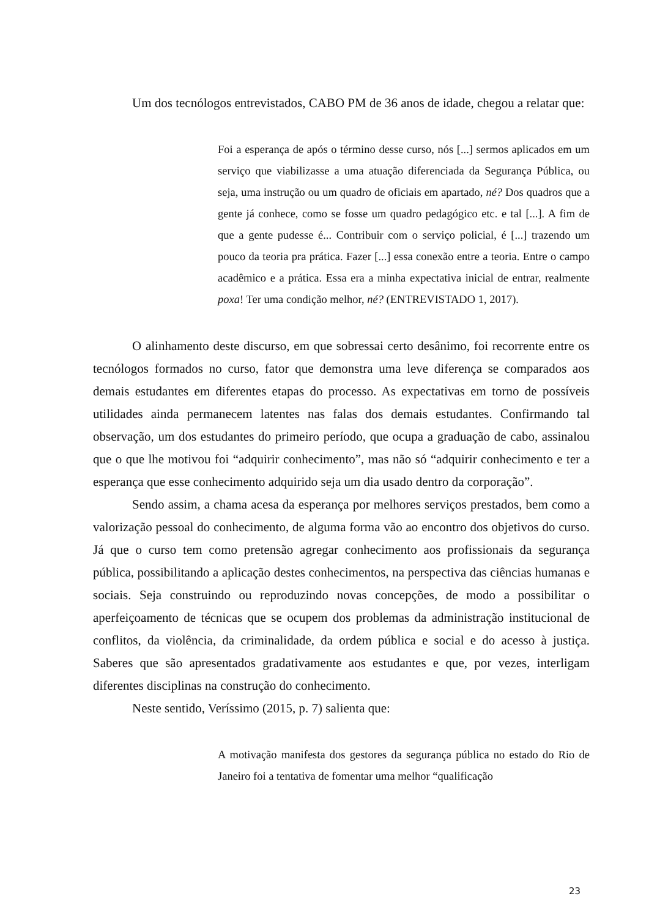Um dos tecnólogos entrevistados, CABO PM de 36 anos de idade, chegou a relatar que:
Foi a esperança de após o término desse curso, nós [...] sermos aplicados em um serviço que viabilizasse a uma atuação diferenciada da Segurança Pública, ou seja, uma instrução ou um quadro de oficiais em apartado, né? Dos quadros que a gente já conhece, como se fosse um quadro pedagógico etc. e tal [...]. A fim de que a gente pudesse é... Contribuir com o serviço policial, é [...] trazendo um pouco da teoria pra prática. Fazer [...] essa conexão entre a teoria. Entre o campo acadêmico e a prática. Essa era a minha expectativa inicial de entrar, realmente poxa! Ter uma condição melhor, né? (ENTREVISTADO 1, 2017).
O alinhamento deste discurso, em que sobressai certo desânimo, foi recorrente entre os tecnólogos formados no curso, fator que demonstra uma leve diferença se comparados aos demais estudantes em diferentes etapas do processo. As expectativas em torno de possíveis utilidades ainda permanecem latentes nas falas dos demais estudantes. Confirmando tal observação, um dos estudantes do primeiro período, que ocupa a graduação de cabo, assinalou que o que lhe motivou foi “adquirir conhecimento”, mas não só “adquirir conhecimento e ter a esperança que esse conhecimento adquirido seja um dia usado dentro da corporação”.
Sendo assim, a chama acesa da esperança por melhores serviços prestados, bem como a valorização pessoal do conhecimento, de alguma forma vão ao encontro dos objetivos do curso. Já que o curso tem como pretensão agregar conhecimento aos profissionais da segurança pública, possibilitando a aplicação destes conhecimentos, na perspectiva das ciências humanas e sociais. Seja construindo ou reproduzindo novas concepções, de modo a possibilitar o aperfeiçoamento de técnicas que se ocupem dos problemas da administração institucional de conflitos, da violência, da criminalidade, da ordem pública e social e do acesso à justiça. Saberes que são apresentados gradativamente aos estudantes e que, por vezes, interligam diferentes disciplinas na construção do conhecimento.
Neste sentido, Veríssimo (2015, p. 7) salienta que:
A motivação manifesta dos gestores da segurança pública no estado do Rio de Janeiro foi a tentativa de fomentar uma melhor “qualificação
23